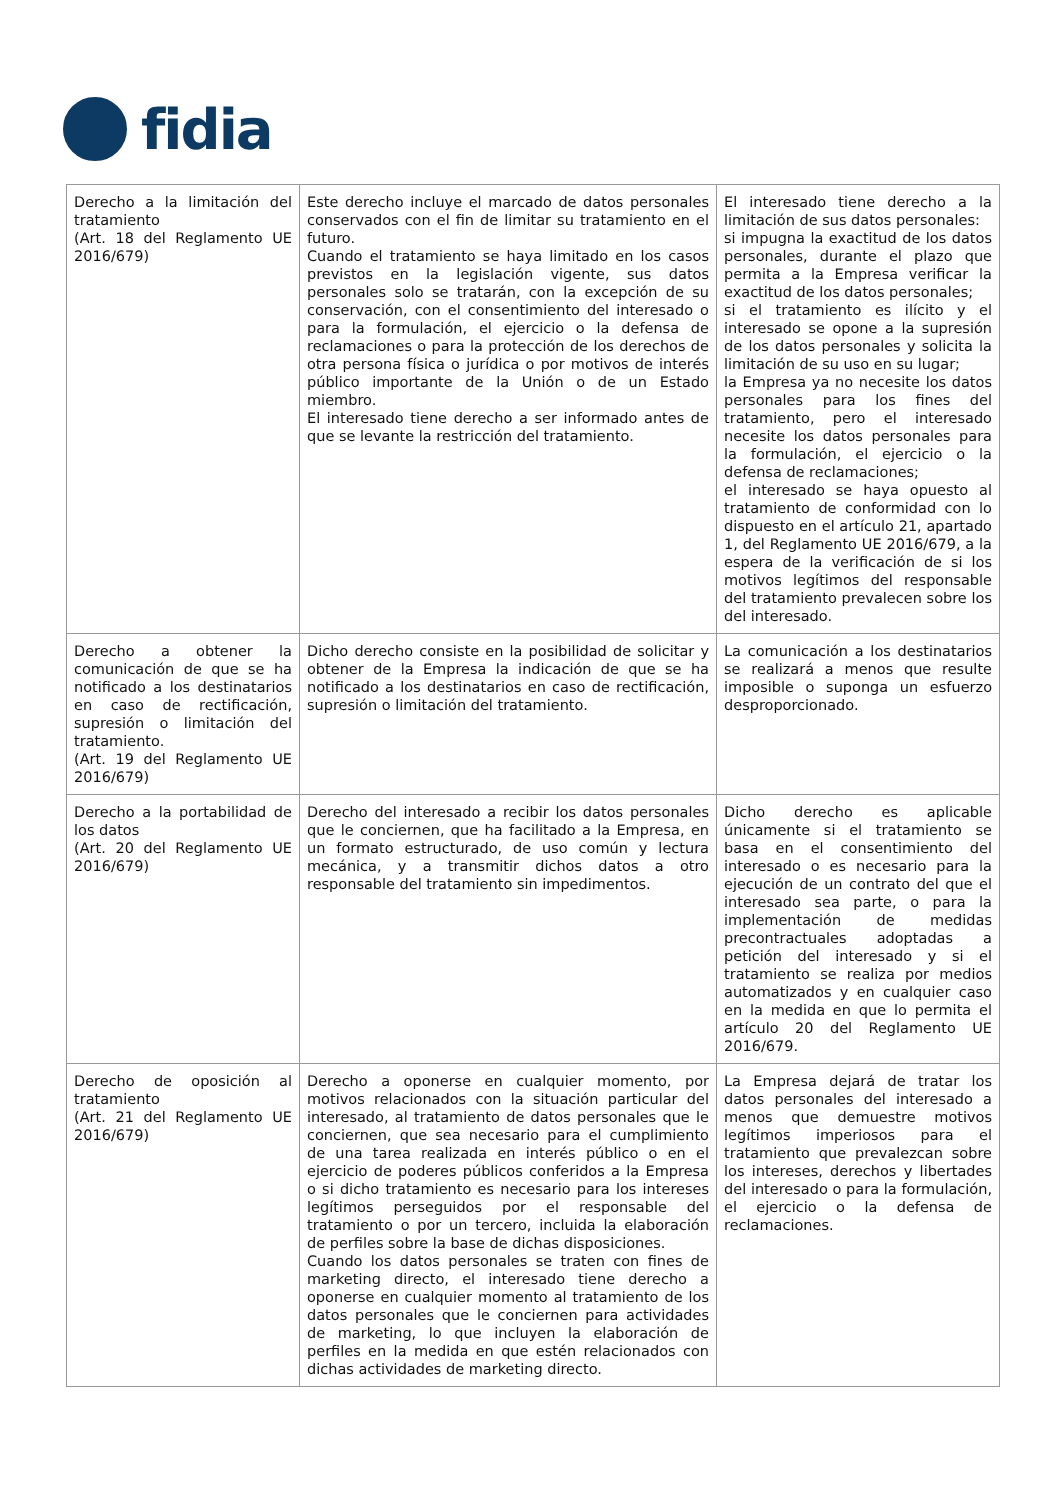fidia
| Derecho a la limitación del tratamiento (Art. 18 del Reglamento UE 2016/679) | Este derecho incluye el marcado de datos personales conservados con el fin de limitar su tratamiento en el futuro. Cuando el tratamiento se haya limitado en los casos previstos en la legislación vigente, sus datos personales solo se tratarán, con la excepción de su conservación, con el consentimiento del interesado o para la formulación, el ejercicio o la defensa de reclamaciones o para la protección de los derechos de otra persona física o jurídica o por motivos de interés público importante de la Unión o de un Estado miembro. El interesado tiene derecho a ser informado antes de que se levante la restricción del tratamiento. | El interesado tiene derecho a la limitación de sus datos personales: si impugna la exactitud de los datos personales, durante el plazo que permita a la Empresa verificar la exactitud de los datos personales; si el tratamiento es ilícito y el interesado se opone a la supresión de los datos personales y solicita la limitación de su uso en su lugar; la Empresa ya no necesite los datos personales para los fines del tratamiento, pero el interesado necesite los datos personales para la formulación, el ejercicio o la defensa de reclamaciones; el interesado se haya opuesto al tratamiento de conformidad con lo dispuesto en el artículo 21, apartado 1, del Reglamento UE 2016/679, a la espera de la verificación de si los motivos legítimos del responsable del tratamiento prevalecen sobre los del interesado. |
| Derecho a obtener la comunicación de que se ha notificado a los destinatarios en caso de rectificación, supresión o limitación del tratamiento. (Art. 19 del Reglamento UE 2016/679) | Dicho derecho consiste en la posibilidad de solicitar y obtener de la Empresa la indicación de que se ha notificado a los destinatarios en caso de rectificación, supresión o limitación del tratamiento. | La comunicación a los destinatarios se realizará a menos que resulte imposible o suponga un esfuerzo desproporcionado. |
| Derecho a la portabilidad de los datos (Art. 20 del Reglamento UE 2016/679) | Derecho del interesado a recibir los datos personales que le conciernen, que ha facilitado a la Empresa, en un formato estructurado, de uso común y lectura mecánica, y a transmitir dichos datos a otro responsable del tratamiento sin impedimentos. | Dicho derecho es aplicable únicamente si el tratamiento se basa en el consentimiento del interesado o es necesario para la ejecución de un contrato del que el interesado sea parte, o para la implementación de medidas precontractuales adoptadas a petición del interesado y si el tratamiento se realiza por medios automatizados y en cualquier caso en la medida en que lo permita el artículo 20 del Reglamento UE 2016/679. |
| Derecho de oposición al tratamiento (Art. 21 del Reglamento UE 2016/679) | Derecho a oponerse en cualquier momento, por motivos relacionados con la situación particular del interesado, al tratamiento de datos personales que le conciernen, que sea necesario para el cumplimiento de una tarea realizada en interés público o en el ejercicio de poderes públicos conferidos a la Empresa o si dicho tratamiento es necesario para los intereses legítimos perseguidos por el responsable del tratamiento o por un tercero, incluida la elaboración de perfiles sobre la base de dichas disposiciones. Cuando los datos personales se traten con fines de marketing directo, el interesado tiene derecho a oponerse en cualquier momento al tratamiento de los datos personales que le conciernen para actividades de marketing, lo que incluyen la elaboración de perfiles en la medida en que estén relacionados con dichas actividades de marketing directo. | La Empresa dejará de tratar los datos personales del interesado a menos que demuestre motivos legítimos imperiosos para el tratamiento que prevalezcan sobre los intereses, derechos y libertades del interesado o para la formulación, el ejercicio o la defensa de reclamaciones. |